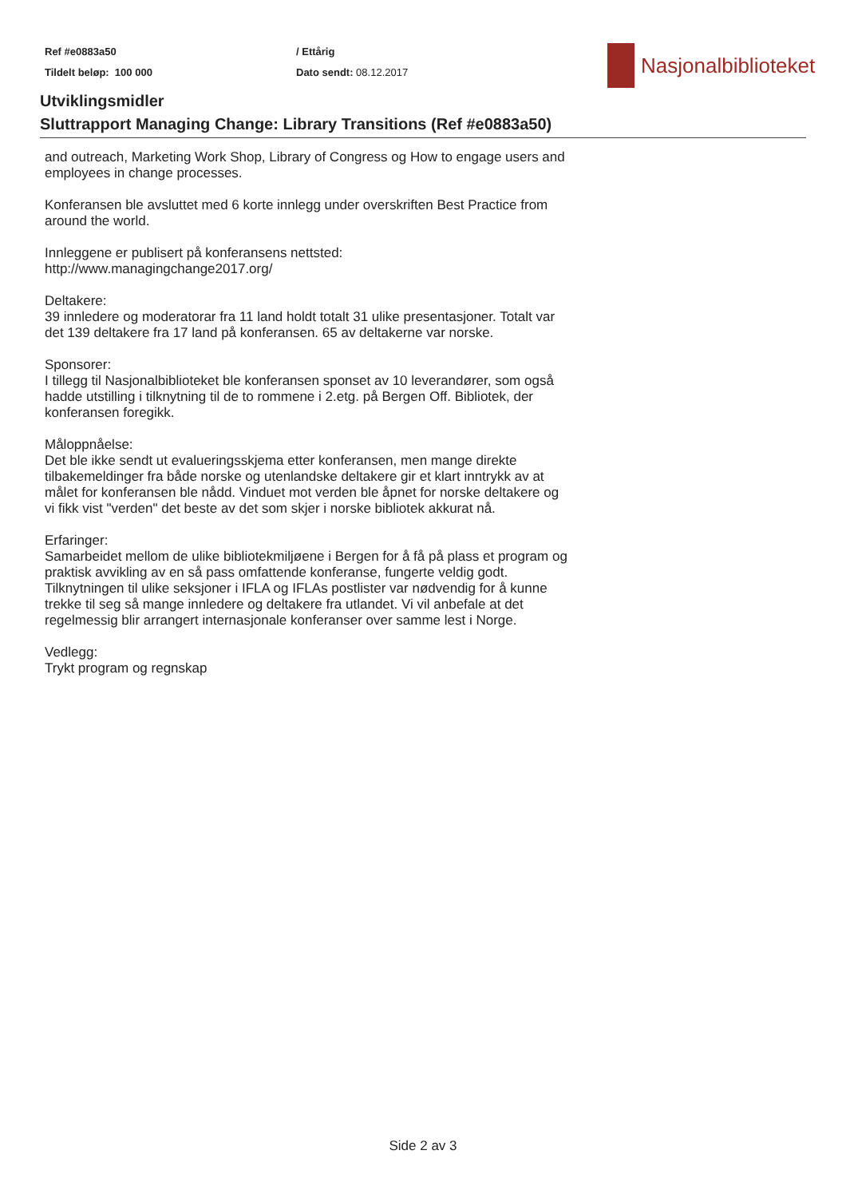Ref #e0883a50
Tildelt beløp: 100 000
/ Ettårig
Dato sendt: 08.12.2017
Nasjonalbiblioteket
Utviklingsmidler
Sluttrapport Managing Change: Library Transitions (Ref #e0883a50)
and outreach, Marketing Work Shop, Library of Congress og How to engage users and employees in change processes.
Konferansen ble avsluttet med 6 korte innlegg under overskriften Best Practice from around the world.
Innleggene er publisert på konferansens nettsted:
http://www.managingchange2017.org/
Deltakere:
39 innledere og moderatorar fra 11 land holdt totalt 31 ulike presentasjoner. Totalt var det 139 deltakere fra 17 land på konferansen. 65 av deltakerne var norske.
Sponsorer:
I tillegg til Nasjonalbiblioteket ble konferansen sponset av 10 leverandører, som også hadde utstilling i tilknytning til de to rommene i 2.etg. på Bergen Off. Bibliotek, der konferansen foregikk.
Måloppnåelse:
Det ble ikke sendt ut evalueringsskjema etter konferansen, men mange direkte tilbakemeldinger fra både norske og utenlandske deltakere gir et klart inntrykk av at målet for konferansen ble nådd. Vinduet mot verden ble åpnet for norske deltakere og vi fikk vist "verden" det beste av det som skjer i norske bibliotek akkurat nå.
Erfaringer:
Samarbeidet mellom de ulike bibliotekmiljøene i Bergen for å få på plass et program og praktisk avvikling av en så pass omfattende konferanse, fungerte veldig godt. Tilknytningen til ulike seksjoner i IFLA og IFLAs postlister var nødvendig for å kunne trekke til seg så mange innledere og deltakere fra utlandet. Vi vil anbefale at det regelmessig blir arrangert internasjonale konferanser over samme lest i Norge.
Vedlegg:
Trykt program og regnskap
Side 2 av 3